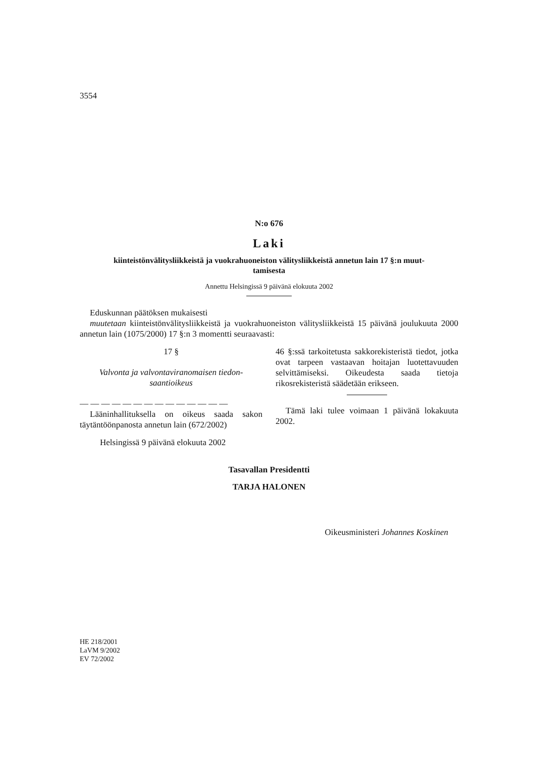3554
N:o 676
Laki
kiinteistönvälitysliikkeistä ja vuokrahuoneiston välitysliikkeistä annetun lain 17 §:n muut-
tamisesta
Annettu Helsingissä 9 päivänä elokuuta 2002
Eduskunnan päätöksen mukaisesti
muutetaan kiinteistönvälitysliikkeistä ja vuokrahuoneiston välitysliikkeistä 15 päivänä joulukuuta 2000 annetun lain (1075/2000) 17 §:n 3 momentti seuraavasti:
17 §
Valvonta ja valvontaviranomaisen tiedon-
saantioikeus
— — — — — — — — — — — — — —
Lääninhallituksella on oikeus saada sakon täytäntöönpanosta annetun lain (672/2002)
46 §:ssä tarkoitetusta sakkorekisteristä tiedot, jotka ovat tarpeen vastaavan hoitajan luotettavuuden selvittämiseksi. Oikeudesta saada tietoja rikosrekisteristä säädetään erikseen.
Tämä laki tulee voimaan 1 päivänä lokakuuta 2002.
Helsingissä 9 päivänä elokuuta 2002
Tasavallan Presidentti
TARJA HALONEN
Oikeusministeri Johannes Koskinen
HE 218/2001
LaVM 9/2002
EV 72/2002